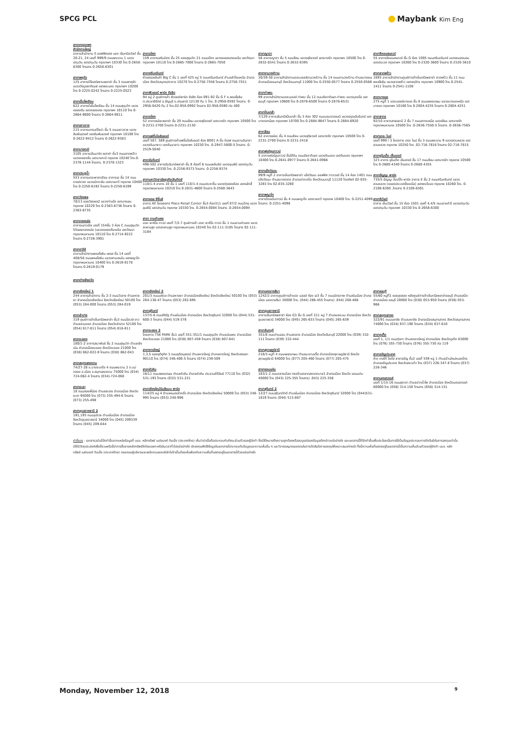SPCG PCL Maybank Kim Eng
สาขากรุงเทพฯ
สำนักงานใหญ่
อาคารสำนักงาน ดิ ออฟฟิศเศส แอท เซ็นทรัลเวิลด์ ชั้น 20-21, 24 เลขที่ 999/9 ถนนพระราม 1 แขวงปทุมวัน เขตปทุมวัน กรุงเทพฯ 10330 โทร 0-2658-6300 โทรสาร 0-2658-6301
สาขาพหุรัด
125 อาคารดิโอลด์สยามพลาซ่า ชั้น 3 ถนนพาหุรัด แขวงวังบูรพาภิรมย์ เขตพระนคร กรุงเทพฯ 10200 โทร 0-2225-0242 โทรสาร 0-2225-0523
สาขาเอ็มโพเรียม
622 อาคารดิเอ็มโพเรียม ชั้น 14 ถนนสุขุมวิท แขวงคลองตัน เขตคลองเตย กรุงเทพฯ 10110 โทร 0-2664-9800 โทรสาร 0-2664-9811
สาขาเยาวราช
215 อาคารแกรนด์ไชน่า ชั้น 5 ถนนเยาวราช แขวงสัมพันธวงศ์ เขตสัมพันธวงศ์ กรุงเทพฯ 10100 โทร 0-2622-9412 โทรสาร 0-2622-9383
สาขาบางกะปิ
3105 อาคารเอ็นมาร์ค พลาซ่า ชั้น3 ถนนลาดพร้าว แขวงคลองจั่น เขตบางกะปิ กรุงเทพ 10240 โทร.0-2378-1144 โทรสาร. 0-2378-1323
สาขาประตูน้ำ
553 อาคารเดอะพาลาเดียม อาคารเอ ชั้น 14 ถนนราชปรารภ แขวงมักกะสัน เขตราชเทวี กรุงเทพ 10400 โทร 0-2250-6192 โทรสาร 0-2250-6199
สาขาวัชรพล
78/13 ซอยวัชรพล2 แขวงท่าแร้ง เขตบางเขน กรุงเทพ 10220 โทร 0-2363-6736 โทรสาร 0-2363-6735
สาขาทองหล่อ
อาคารเนกวณิช เลขที่ 154ชั้น 3 ห้อง C ถนนสุขุมวิท 55ซอยทองหล่อ (แขวงคลองตันเหนือ เขตวัฒนา กรุงเทพมหานคร 10110 โทร 0-2714-9222 โทรสาร 0-2726-3901
สาขาอารีย์
อาคารสำนักงานพหลโยธิน เพลส ชั้น 14 เลขที่ 408/58 ถนนพหลโยธิน แขวงสามเสนใน เขตพญาไท กรุงเทพมหานคร 10400 โทร 0-2619-0178 โทรสาร 0-2619-0179
สาขาอโศก
159 อาคารเสริมมิตร ชั้น 25 ซอยสุขุมวิท 21 ถนนอโศก แขวงคลองเตยเหนือ เขตวัฒนา กรุงเทพฯ 10110 โทร 0-2665-7000 โทรสาร 0-2665-7050
สาขาศรีนครินทร์
ห้างสรรพสินค้า Big C ชั้น 1 เลขที่ 425 หมู่ 5 ถนนศรีนครินทร์ ตำบลสำโรงเหนือ อำเภอเมือง จังหวัดสมุทรปราการ 10270 โทร 0-2758-7556 โทรสาร 0-2758-7551
สาขาฟิวเจอร์ พาร์ค รังสิต
94 หมู่ 2 ศูนย์การค้า ฟิวเจอร์พาร์ค รังสิต ห้อง 091-92 ชั้น G F ถ.พหลโยธิน ต.ประชาธิปัตย์ อ.ธัญบุรี จ.ปทุมธานี 12130 ทีม 1 โทร. 0-2958-0592 โทรสาร. 0-2958-0420 ทีม 2 โทร.02-958-0992 โทรสาร 02-958-0590 ต่อ 400
สาขาอโศก
52 อาคารธนิยะพลาซ่า ชั้น 20 ถนนสีลม แขวงสุริยวงศ์ เขตบางรัก กรุงเทพฯ 10500 โทร 0-2231-2700 โทรสาร 0-2231-2130
สาขาแฟชั่นไอส์แลนด์
เลขที่ 587, 589 ศูนย์การค้าแฟชั่นไอส์แลนด์ ห้อง B001 A ชั้น บีเอฟ ถนนรามอินทรา แขวงคันนายาว เขตคันนายาว กรุงเทพฯ 10230 โทร .0-2947-5800-5 โทรสาร .0-2519-5040
สาขาอัมรินทร์
496-502 อาคารอัมรินทร์พลาซ่า ชั้น 8 ห้องที่ 6 ถนนเพลินจิต แขวงลุมพินี เขตปทุมวัน กรุงเทพฯ 10330 โทร .0-2256-9373 โทรสาร .0-2256-9374
สาขามหาวิทยาลัยธุรกิจบัณฑิตย์
110/1-4 อาคาร 10 ชั้น 1 เลขที่ 110/1-4 ถนนประชาชื่น แขวงทุ่งสองห้อง เขตหลักสี่ กรุงเทพมหานคร 10210 โทร 0-2831-4600 โทรสาร 0-2580-3643
สาขาออล ซีซั่นส์
อาคาร All Seasons Place Retail Center ชั้น3 ห้อง311 เลขที่ 87/2 ถนนวิทยุ แขวงลุมพินี เขตปทุมวัน กรุงเทพ 10330 โทร. 0-2654-0084 โทรสาร .0-2654-0094
สาขา รามคำแหง
เดอะ พาซิโอ ทาวน์ เลขที่ 7/2-7 ศูนย์การค้า เดอะ พาซิโอ ทาวน์ ชั้น 1 ถนนรามคำแหง แขวงสะพานสูง เขตสะพานสูง กรุงเทพมหานคร 10240 โทร 02-111-3185 โทรสาร 02-111-3184
สาขาญาดา
56 อาคารญาดา ชั้น 5 ถนนสีลม แขวงสุริยวงศ์ เขตบางรัก กรุงเทพฯ 10500 โทร 0-2632-8341 โทรสาร 0-2632-8395
สาขางามวงศ์วาน
30/39-50 อาคารสำนักงานเดอะมอลล์งามวงศ์วาน ชั้น 14 ถนนงามวงศ์วาน ตำบลบางเขน อำเภอเมืองนนทบุรี จังหวัดนนทบุรี 11000 โทร 0-2550-0577 โทรสาร 0-2550-0566
สาขาท่าพระ
99 อาคารสำนักงานเดอะมอลล์ ท่าพระ ชั้น 12 ถนนรัชดาภิเษก-ท่าพระ แขวงบุคคโล เขตธนบุรี กรุงเทพฯ 10600 โทร 0-2876-6500 โทรสาร 0-2876-6531
สาขาปิ่นเกล้า
7/129 อาคารเซ็นทรัลปิ่นเกล้า ชั้น 3 ห้อง 302 ถนนบรมราชชนนี แขวงอรุณอัมรินทร์ เขตบางกอกน้อย กรุงเทพฯ 10700 โทร 0-2884-9847 โทรสาร 0-2884-6920
สาขาสีลม
62 อาคารธนิยะ ชั้น 4 ถนนสีลม แขวงสุริยวงศ์ เขตบางรัก กรุงเทพฯ 10500 โทร 0-2231-2700 โทรสาร 0-2231-2418
สาขาฟอร์จูนทาวน์
5 อาคารฟอร์จูนทาวน์ ชั้นใต้ดิน ถนนรัชดาภิเษก แขวงดินแดง เขตดินแดง กรุงเทพฯ 10400 โทร 0-2641-0977 โทรสาร 0-2641-0966
สาขาแจ้งวัฒนะ
99/9 หมู่ที่ 2 อาคารเซ็นทรัลพลาซ่า แจ้งวัฒนะ ออฟฟิศ ทาวเวอร์ ชั้น 14 ห้อง 1401 ถนนแจ้งวัฒนะ ตำบลบางตลาด อำเภอปากเกร็ด จังหวัดนนทบุรี 11120 โทรศัพท์ 02-835-3283 โทร 02-835-3280
สาขาพญาไท
อาคารโกลเด้นทาวน์ ชั้น 4 ถนนพญาไท เขตราชเทวี กรุงเทพ 10400 โทร. 0-2251-4099 โทรสาร .0-2251-4098
สาขาซีคอนสแควร์
55 อาคารซีคอนสแควร์ ชั้น G ห้อง 1005 ถนนศรีนครินทร์ แขวงหนองบอน เขตประเวศ กรุงเทพฯ 10260 โทร 0-2320-3600 โทรสาร 0-2320-3610
สาขาลาดพร้าว
1693 อาคารสำนักงานศูนย์การค้าเซ็นทรัลพลาซ่า ลาดพร้าว ชั้น 11 ถนนพหลโยธิน แขวงลาดพร้าว เขตจตุจักร กรุงเทพฯ 10900 โทร 0-2541-1411 โทรสาร 0-2541-1108
สาขาบางแค
275 หมู่ที่ 1 เดอะมอลล์บางแค ชั้น 8 ถนนเพชรเกษม แขวงบางแคเหนือ เขตบางแค กรุงเทพฯ 10160 โทร 0-2804-4235 โทรสาร 0-2804-4251
สาขาสาทร
92/10 อาคารสาธรธานี 2 ชั้น 7 ถนนสาทรเหนือ แขวงสีลม เขตบางรัก กรุงเทพมหานคร 10500 โทร .0-2636-7550-5 โทรสาร .0-2636-7565
สาขาเดอะ ไนน์
เลขที่ 999 / 3 โครงการ เดอะ ไนน์ ชั้น 3 ถนนพระราม 9 แขวงสวนหลวง เขตสวนหลวง กรุงเทพ 10250 โทร .02-716-7816 โทรสาร 02-716-7815
สาขายูไนเต็ด เซ็นเตอร์
323 อาคาร ยูไนเต็ด เซ็นเตอร์ ชั้น 17 ถนนสีลม เขตบางรัก กรุงเทพ 10500 โทร 0-2680-4340 โทรสาร 0-2680-4355
สาขาธัญญะ พาร์ค
735/5 ธัญญะ ช็อปปิ้ง พาร์ค อาคาร E ชั้น 2 ถนนศรีนครินทร์ แขวงสวนหลวง (คลองประเวศฝั่งเหนือ) เขตพระโขนง กรุงเทพ 10260 โทร. 0-2108-6300 ,โทรสาร 0-2108-6301
สาขาซิเวิลด์
อาคาร เซ็นเวิลด์ ชั้น 15 ห้อง 1501 เลขที่ 4,4/5 ถนนราชดำริ แขวงปทุมวัน เขตปทุมวัน กรุงเทพฯ 10330 โทร 0-2658-6300
สาขาต่างจังหวัด
สาขาเชียงใหม่ 1
244 อาคารสำนักงาน ชั้น 2-3 ถนนวัวลาย ตำบลหายยา อำเภอเมืองเชียงใหม่ จังหวัดเชียงใหม่ 50100 โทร (053) 284-000 โทรสาร (053) 284-019
สาขาลำปาง
319 ศูนย์การค้าเซ็นทรัลพลาซ่า ชั้น3 ถนนไฮเวย์-งาว ตำบลสวนดอก อำเภอเมือง จังหวัดลำปาง 52100 โทร (054) 817-811 โทรสาร (054) 816-811
สาขาระยอง
180/1-2 อาคารสมาพันธ์ ชั้น 2 ถนนสุขุมวิท ตำบลเชิงเนิน อำเภอเมืองระยอง จังหวัดระยอง 21000 โทร (038) 862-022-9 โทรสาร (038) 862-043
สาขาสมุทรสงคราม
74/27-28 ซ.บางจะเกร็ง 4 ถนนพระราม 2 ต.แม่กลอง อ.เมือง จ.สมุทรสงคราม 75000 โทร (034) 724-062-4 โทรสาร (034)-724-068
สาขายะลา
18 ถนนสองพี่น้อง ตำบลสะเตง อำเภอเมือง จังหวัดยะลา 95000 โทร (073) 255-494-6 โทรสาร (073) 255-498
สาขาอุบลราชธานี 2
191,193 ถนนอุปราช ตำบลในเมือง อำเภอเมือง จังหวัดอุบลราชธานี 34000 โทร (045) 209339 โทรสาร (045) 209-044
สาขาเชียงใหม่ 2
201/3 ถนนมหิดล ตำบลหายยา อำเภอเมืองเชียงใหม่ จังหวัดเชียงใหม่ 50100 โทร (053) 284-138-47 โทรสาร (053) 202-695
สาขาสุรินทร์
137/5-6 ถนนศิริรัฐ ตำบลในเมือง อำเภอเมือง จังหวัดสุรินทร์ 32000 โทร (044) 531-600-3 โทรสาร (044) 519-378
สาขาระยอง 2
โครงการ TSK PARK ชั้น1 เลขที่ 351-351/1 ถนนสุขุมวิท ตำบลเนินพระ อำเภอเมือง จังหวัดระยอง 21000 โทร (038) 807-459 โทรสาร (038) 807-841
สาขาหาดใหญ่
1,3,5 ซอยจุติอุทิศ 3 ถนนจุติอนุสรณ์ ตำบลหาดใหญ่ อำเภอหาดใหญ่ จังหวัดสงขลา 90110 โทร (074) 346-400-5 โทรสาร (074) 239-509
สาขาหัวหิน
16/11 ถนนเพชรเกษม ตำบลหัวหิน อำเภอหัวหิน ประจวบคีรีขันธ์ 77110 โทร (032) 531-193 โทรสาร (032) 531-221
สาขาเชียงใหม่นิมสิแมน พาร์ค
114/25 หมู่ 4 ตำบลหนองป่าครั่ง อำเภอเมือง จังหวัดเชียงใหม่ 50000 โทร (053) 248-995 โทรสาร (053) 248-996
สาขานครราชสีมา
1242/2 อาคารศูนย์การค้าเดอะ มอลล์ ห้อง เอ3 ชั้น 7 ถนนมิตรภาพ ตำบลในเมือง อำเภอเมือง นครราชสีมา 30000 โทร. (044) 288-455 โทรสาร) .044) 288-466
สาขาอุบลราชธานี
อาคารเซ็นทรัลพลาซ่า ห้อง G3 ชั้น G เลขที่ 311 หมู่ 7 ตำบลแจระแม อำเภอเมือง จังหวัดอุบลราชธานี 34000 โทร (045) 265-633 โทรสาร (045) 265-639
สาขาจันทบุรี
351/8 ถนนท่าแฉลบ ตำบลตลาด อำเภอเมือง จังหวัดจันทบุรี 22000 โทร (039) 332-111 โทรสาร (039) 332-444
สาขาสุราษฎร์ธานี
216/3 หมู่ที่ 4 ถนนเพชรเกษม ตำบลมะขามเตี้ย อำเภอเมืองสุราษฎร์ธานี จังหวัดสุราษฎร์ธานี 84000 โทร (077) 205-460 โทรสาร (077) 205-475
สาขาขอนแก่น
163/1-2 ถนนกลางเมือง ตรงข้ามตลาดสดเทศบาล1 อำเภอเมือง จังหวัด ขอนแก่น 40000 โทร (043) 225-355 โทรสาร) .043) 225-356
สาขาสุรินทร์ 2
12/27 ถนนสุรินทภักดี ตำบลในเมือง อำเภอเมือง จังหวัดสุรินทร์ 32000 โทร (044)531-1819 โทรสาร (044) 513-887
สาขาชลบุรี
55/60 หมู่ที่1 ซอยลุงสอง หลังศูนย์การค้าเซ็นทรัลพลาซ่าชลบุรี ตำบลเสม็ด อำเภอเมือง ชลบุรี 20000 โทร (038) 053-950 โทรสาร (038) 053-966
สาขาสมุทรสาคร
322/91 ถนนเอกชัย ตำบลมหาชัย อำเภอเมืองสมุทรสาคร จังหวัดสมุทรสาคร 74000 โทร (034) 837-190 โทรสาร (034) 837-610
สาขาภูเก็ต
เลขที่ 1, 1/1 ถนนทุ่งคา ตำบลตลาดใหญ่ อำเภอเมือง จังหวัดภูเก็ต 83000 โทร (076) 355-730 โทรสาร (076) 355-730 ต่อ 119
สาขาอรัญประเทศ
ห้าง เทสโก้ โลตัส สาขาอรัญ ชั้น2 เลขที่ 559 หมู่ 1 ตำบลบ้านใหม่หนองไทร อำเภออรัญประเทศ จังหวัดสระแก้ว โทร (037) 226-347-8 โทรสาร (037) 226-346
สาขานครสวรรค์
เลขที่ 1/15-16 ถนนสุชาดา ตำบลปากน้ำโพ อำเภอเมือง จังหวัดนครสวรรค์ 60000 โทร (056) 314-150 โทรสาร (056) 314-151
คำชี้แจง : เอกสารฉบับนี้จัดทำขึ้นจากแหล่งข้อมูลที่ บมจ. หลักทรัพย์ เมย์แบงก์ กิมเอ็ง (ประเทศไทย) เห็นว่าน่าเชื่อถือประกอบกับทัศนะส่วนตัวของผู้จัดทำ ซึ่งมิได้หมายถึงความถูกต้องหรือสมบูรณ์ของข้อมูลดังกล่าวแต่อย่างใด และเอกสารนี้ได้จัดทำขึ้นเพื่อประโยชน์ในการใช้เป็นข้อมูลประกอบการตัดสินใจในการลงทุนเท่านั้น มิได้มีวัตถุประสงค์เพื่อชี้ชวนหรือชี้นำการซื้อขายหลักทรัพย์ใดโดยเฉพาะหรือในเวลาทั่วไปแต่อย่างใด นักลงทุนพึงใช้ข้อมูลในเอกสารนี้ประกอบกับข้อมูลและความเห็นอื่น ๆ และวิจารณญาณของตนในการตัดสินใจการลงทุนให้เหมาะสมแก่กรณี ทั้งนี้ความเห็นที่แสดงอยู่ในเอกสารนี้เป็นความเห็นส่วนตัวของผู้จัดทำ บมจ. หลักทรัพย์ เมย์แบงก์ กิมเอ็ง (ประเทศไทย) ตลอดจนผู้บริหารและพนักงานของบริษัทไม่จำเป็นต้องเห็นพ้องกับความเห็นที่แสดงอยู่ในเอกสารนี้ด้วยแต่อย่างใด
Monday, November 12, 2018 9